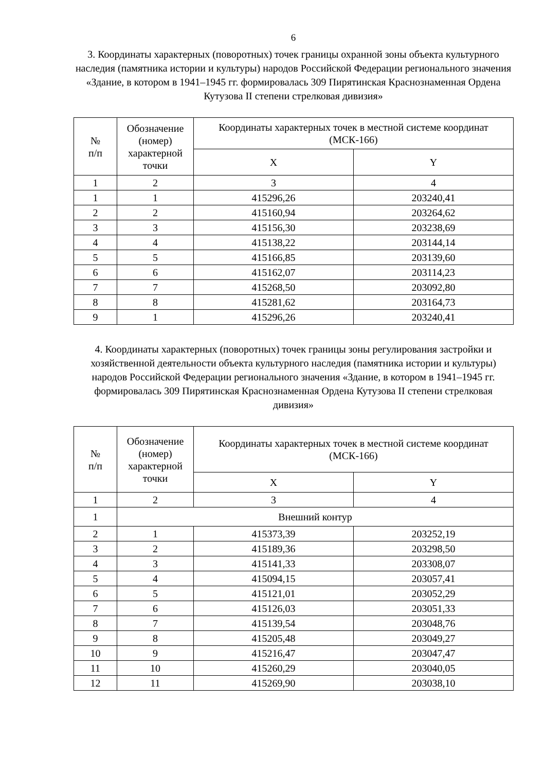6
3. Координаты характерных (поворотных) точек границы охранной зоны объекта культурного наследия (памятника истории и культуры) народов Российской Федерации регионального значения «Здание, в котором в 1941–1945 гг. формировалась 309 Пирятинская Краснознаменная Ордена Кутузова II степени стрелковая дивизия»
| № п/п | Обозначение (номер) характерной точки | Координаты характерных точек в местной системе координат (МСК-166) | |
| --- | --- | --- | --- |
| | | X | Y |
| 1 | 2 | 3 | 4 |
| 1 | 1 | 415296,26 | 203240,41 |
| 2 | 2 | 415160,94 | 203264,62 |
| 3 | 3 | 415156,30 | 203238,69 |
| 4 | 4 | 415138,22 | 203144,14 |
| 5 | 5 | 415166,85 | 203139,60 |
| 6 | 6 | 415162,07 | 203114,23 |
| 7 | 7 | 415268,50 | 203092,80 |
| 8 | 8 | 415281,62 | 203164,73 |
| 9 | 1 | 415296,26 | 203240,41 |
4. Координаты характерных (поворотных) точек границы зоны регулирования застройки и хозяйственной деятельности объекта культурного наследия (памятника истории и культуры) народов Российской Федерации регионального значения «Здание, в котором в 1941–1945 гг. формировалась 309 Пирятинская Краснознаменная Ордена Кутузова II степени стрелковая дивизия»
| № п/п | Обозначение (номер) характерной точки | Координаты характерных точек в местной системе координат (МСК-166) | |
| --- | --- | --- | --- |
| | | X | Y |
| 1 | 2 | 3 | 4 |
| 1 | Внешний контур | | |
| 2 | 1 | 415373,39 | 203252,19 |
| 3 | 2 | 415189,36 | 203298,50 |
| 4 | 3 | 415141,33 | 203308,07 |
| 5 | 4 | 415094,15 | 203057,41 |
| 6 | 5 | 415121,01 | 203052,29 |
| 7 | 6 | 415126,03 | 203051,33 |
| 8 | 7 | 415139,54 | 203048,76 |
| 9 | 8 | 415205,48 | 203049,27 |
| 10 | 9 | 415216,47 | 203047,47 |
| 11 | 10 | 415260,29 | 203040,05 |
| 12 | 11 | 415269,90 | 203038,10 |